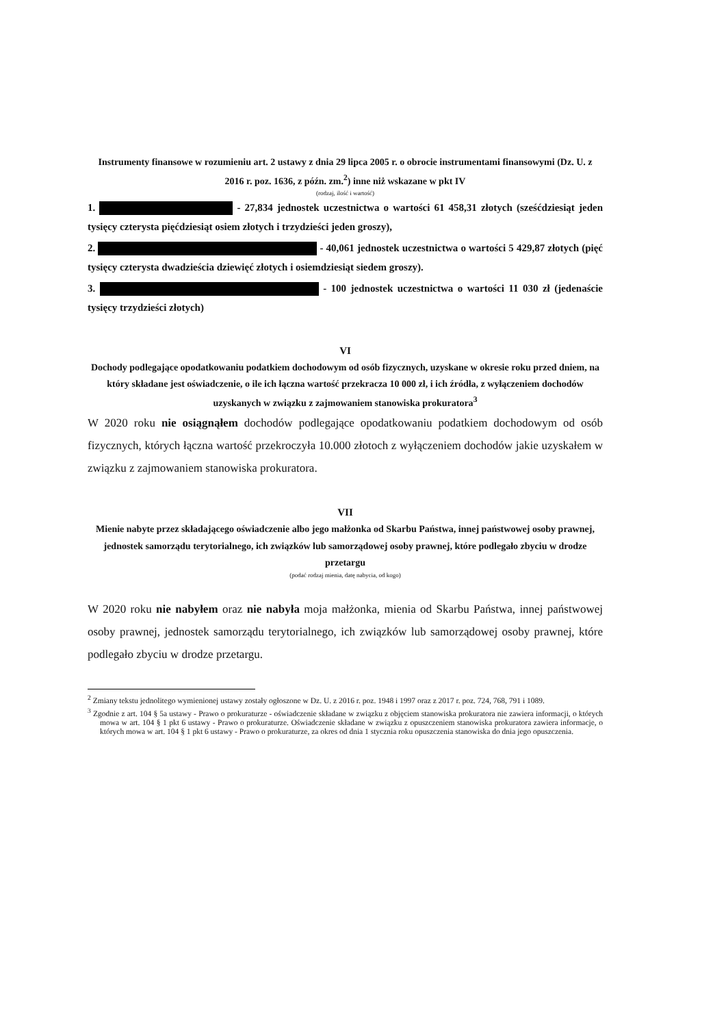Instrumenty finansowe w rozumieniu art. 2 ustawy z dnia 29 lipca 2005 r. o obrocie instrumentami finansowymi (Dz. U. z 2016 r. poz. 1636, z późn. zm.<sup>2</sup>) inne niż wskazane w pkt IV
(rodzaj, ilość i wartość)
1. - 27,834 jednostek uczestnictwa o wartości 61 458,31 złotych (sześćdziesiąt jeden tysięcy czterysta pięćdziesiąt osiem złotych i trzydzieści jeden groszy),
2. - 40,061 jednostek uczestnictwa o wartości 5 429,87 złotych (pięć tysięcy czterysta dwadzieścia dziewięć złotych i osiemdziesiąt siedem groszy).
3. - 100 jednostek uczestnictwa o wartości 11 030 zł (jedenaście tysięcy trzydzieści złotych)
VI
Dochody podlegające opodatkowaniu podatkiem dochodowym od osób fizycznych, uzyskane w okresie roku przed dniem, na który składane jest oświadczenie, o ile ich łączna wartość przekracza 10 000 zł, i ich źródła, z wyłączeniem dochodów uzyskanych w związku z zajmowaniem stanowiska prokuratora<sup>3</sup>
W 2020 roku nie osiągnąłem dochodów podlegające opodatkowaniu podatkiem dochodowym od osób fizycznych, których łączna wartość przekroczyła 10.000 złotoch z wyłączeniem dochodów jakie uzyskałem w związku z zajmowaniem stanowiska prokuratora.
VII
Mienie nabyte przez składającego oświadczenie albo jego małżonka od Skarbu Państwa, innej państwowej osoby prawnej, jednostek samorządu terytorialnego, ich związków lub samorządowej osoby prawnej, które podlegało zbyciu w drodze przetargu
(podać rodzaj mienia, datę nabycia, od kogo)
W 2020 roku nie nabyłem oraz nie nabyła moja małżonka, mienia od Skarbu Państwa, innej państwowej osoby prawnej, jednostek samorządu terytorialnego, ich związków lub samorządowej osoby prawnej, które podlegało zbyciu w drodze przetargu.
<sup>2</sup> Zmiany tekstu jednolitego wymienionej ustawy zostały ogłoszone w Dz. U. z 2016 r. poz. 1948 i 1997 oraz z 2017 r. poz. 724, 768, 791 i 1089.
<sup>3</sup> Zgodnie z art. 104 § 5a ustawy - Prawo o prokuraturze - oświadczenie składane w związku z objęciem stanowiska prokuratora nie zawiera informacji, o których mowa w art. 104 § 1 pkt 6 ustawy - Prawo o prokuraturze. Oświadczenie składane w związku z opuszczeniem stanowiska prokuratora zawiera informacje, o których mowa w art. 104 § 1 pkt 6 ustawy - Prawo o prokuraturze, za okres od dnia 1 stycznia roku opuszczenia stanowiska do dnia jego opuszczenia.